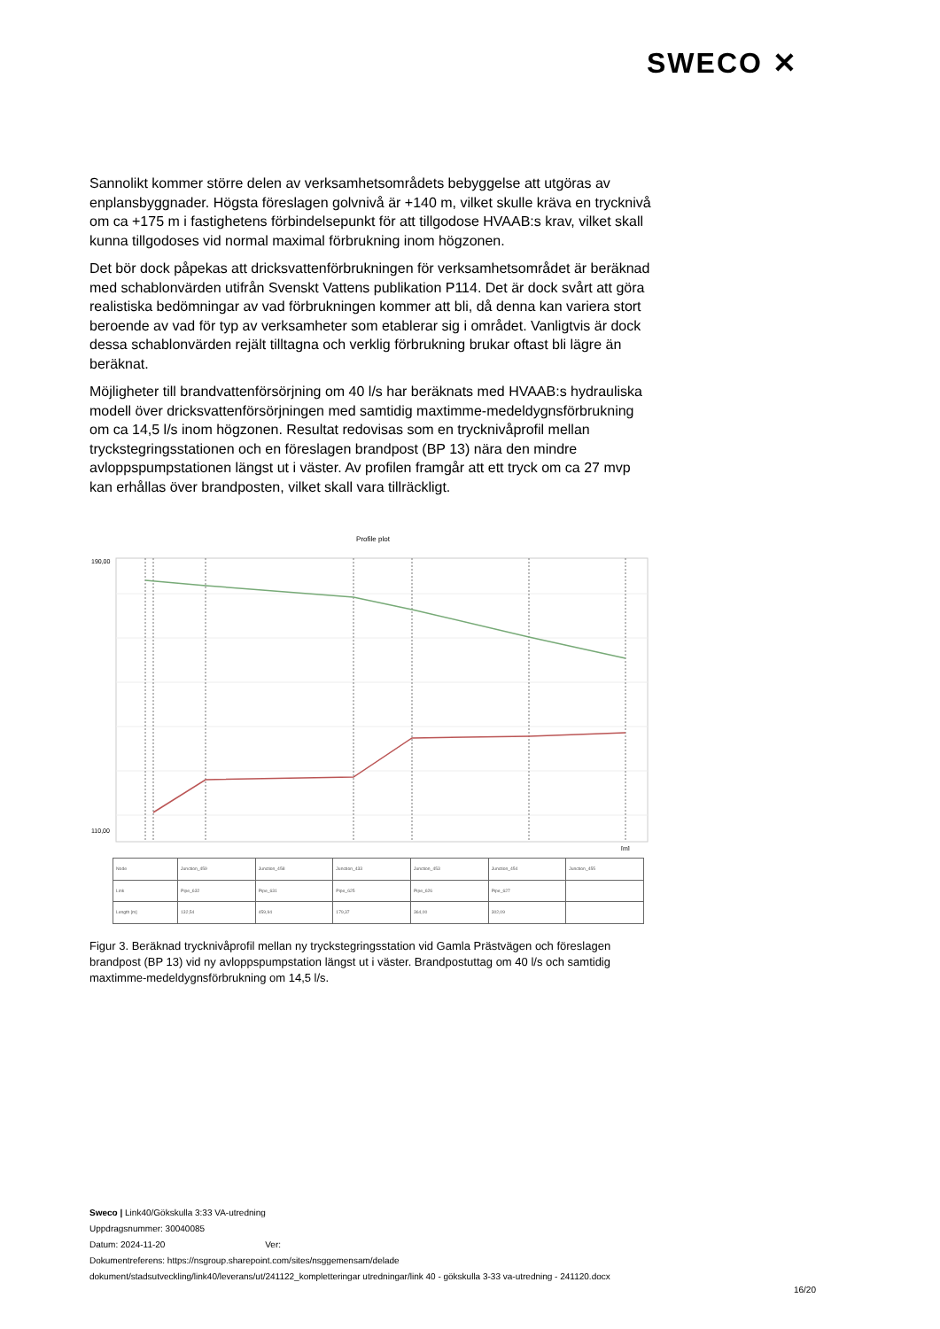SWECO ✕
Sannolikt kommer större delen av verksamhetsområdets bebyggelse att utgöras av enplansbyggnader. Högsta föreslagen golvnivå är +140 m, vilket skulle kräva en trycknivå om ca +175 m i fastighetens förbindelsepunkt för att tillgodose HVAAB:s krav, vilket skall kunna tillgodoses vid normal maximal förbrukning inom högzonen.
Det bör dock påpekas att dricksvattenförbrukningen för verksamhetsområdet är beräknad med schablonvärden utifrån Svenskt Vattens publikation P114. Det är dock svårt att göra realistiska bedömningar av vad förbrukningen kommer att bli, då denna kan variera stort beroende av vad för typ av verksamheter som etablerar sig i området. Vanligtvis är dock dessa schablonvärden rejält tilltagna och verklig förbrukning brukar oftast bli lägre än beräknat.
Möjligheter till brandvattenförsörjning om 40 l/s har beräknats med HVAAB:s hydrauliska modell över dricksvattenförsörjningen med samtidig maxtimme-medeldygnsförbrukning om ca 14,5 l/s inom högzonen. Resultat redovisas som en trycknivåprofil mellan tryckstegringsstationen och en föreslagen brandpost (BP 13) nära den mindre avloppspumpstationen längst ut i väster. Av profilen framgår att ett tryck om ca 27 mvp kan erhållas över brandposten, vilket skall vara tillräckligt.
Profile plot
190,00
110,00
[m]
| Node | Junction_459 | Junction_458 | Junction_433 | Junction_453 | Junction_454 | Junction_455 |
| Link | Pipe_632 | Pipe_631 | Pipe_625 | Pipe_626 | Pipe_627 | |
| Length [m] | 132,54 | 459,94 | 179,37 | 364,00 | 302,09 | |
Figur 3. Beräknad trycknivåprofil mellan ny tryckstegringsstation vid Gamla Prästvägen och föreslagen brandpost (BP 13) vid ny avloppspumpstation längst ut i väster. Brandpostuttag om 40 l/s och samtidig maxtimme-medeldygnsförbrukning om 14,5 l/s.
Sweco | Link40/Gökskulla 3:33 VA-utredning
Uppdragsnummer: 30040085
Datum: 2024-11-20 Ver:
Dokumentreferens: https://nsgroup.sharepoint.com/sites/nsggemensam/delade
dokument/stadsutveckling/link40/leverans/ut/241122_kompletteringar utredningar/link 40 - gökskulla 3-33 va-utredning - 241120.docx
16/20